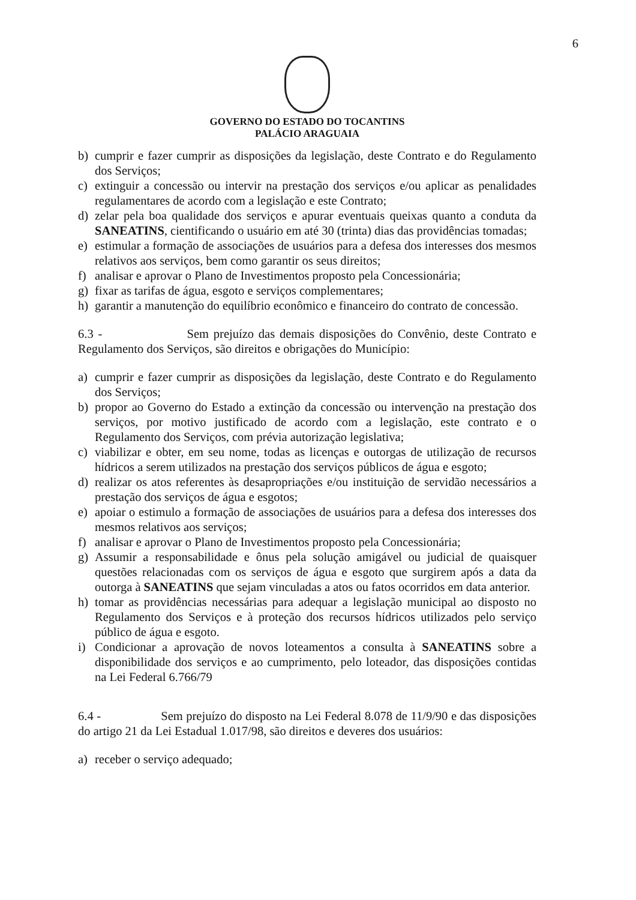6
GOVERNO DO ESTADO DO TOCANTINS
PALÁCIO ARAGUAIA
b) cumprir e fazer cumprir as disposições da legislação, deste Contrato e do Regulamento dos Serviços;
c) extinguir a concessão ou intervir na prestação dos serviços e/ou aplicar as penalidades regulamentares de acordo com a legislação e este Contrato;
d) zelar pela boa qualidade dos serviços e apurar eventuais queixas quanto a conduta da SANEATINS, cientificando o usuário em até 30 (trinta) dias das providências tomadas;
e) estimular a formação de associações de usuários para a defesa dos interesses dos mesmos relativos aos serviços, bem como garantir os seus direitos;
f) analisar e aprovar o Plano de Investimentos proposto pela Concessionária;
g) fixar as tarifas de água, esgoto e serviços complementares;
h) garantir a manutenção do equilíbrio econômico e financeiro do contrato de concessão.
6.3 - Sem prejuízo das demais disposições do Convênio, deste Contrato e Regulamento dos Serviços, são direitos e obrigações do Município:
a) cumprir e fazer cumprir as disposições da legislação, deste Contrato e do Regulamento dos Serviços;
b) propor ao Governo do Estado a extinção da concessão ou intervenção na prestação dos serviços, por motivo justificado de acordo com a legislação, este contrato e o Regulamento dos Serviços, com prévia autorização legislativa;
c) viabilizar e obter, em seu nome, todas as licenças e outorgas de utilização de recursos hídricos a serem utilizados na prestação dos serviços públicos de água e esgoto;
d) realizar os atos referentes às desapropriações e/ou instituição de servidão necessários a prestação dos serviços de água e esgotos;
e) apoiar o estimulo a formação de associações de usuários para a defesa dos interesses dos mesmos relativos aos serviços;
f) analisar e aprovar o Plano de Investimentos proposto pela Concessionária;
g) Assumir a responsabilidade e ônus pela solução amigável ou judicial de quaisquer questões relacionadas com os serviços de água e esgoto que surgirem após a data da outorga à SANEATINS que sejam vinculadas a atos ou fatos ocorridos em data anterior.
h) tomar as providências necessárias para adequar a legislação municipal ao disposto no Regulamento dos Serviços e à proteção dos recursos hídricos utilizados pelo serviço público de água e esgoto.
i) Condicionar a aprovação de novos loteamentos a consulta à SANEATINS sobre a disponibilidade dos serviços e ao cumprimento, pelo loteador, das disposições contidas na Lei Federal 6.766/79
6.4 - Sem prejuízo do disposto na Lei Federal 8.078 de 11/9/90 e das disposições do artigo 21 da Lei Estadual 1.017/98, são direitos e deveres dos usuários:
a) receber o serviço adequado;